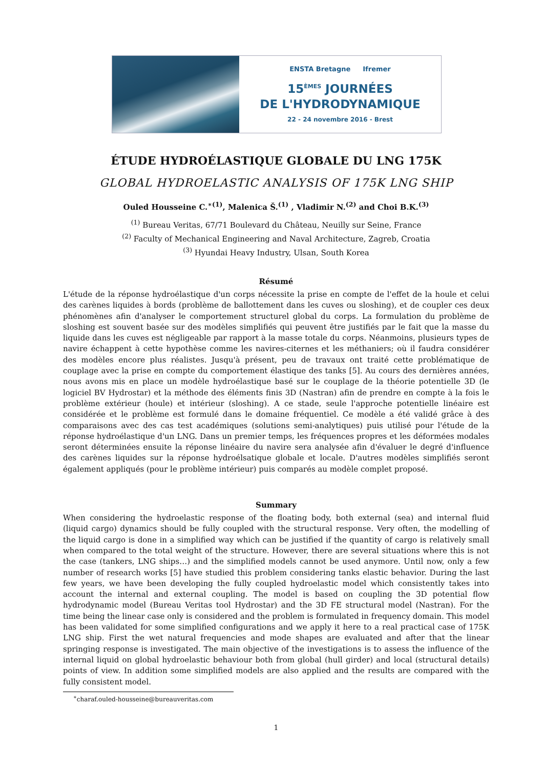ENSTA Bretagne Ifremer
15<sup>ÈMES</sup> JOURNÉES
DE L'HYDRODYNAMIQUE
22 - 24 novembre 2016 - Brest
ÉTUDE HYDROÉLASTIQUE GLOBALE DU LNG 175K
GLOBAL HYDROELASTIC ANALYSIS OF 175K LNG SHIP
Ouled Housseine C.<sup>∗(1)</sup>, Malenica Š.<sup>(1)</sup> , Vladimir N.<sup>(2)</sup> and Choi B.K.<sup>(3)</sup>
<sup>(1)</sup> Bureau Veritas, 67/71 Boulevard du Château, Neuilly sur Seine, France
<sup>(2)</sup> Faculty of Mechanical Engineering and Naval Architecture, Zagreb, Croatia
<sup>(3)</sup> Hyundai Heavy Industry, Ulsan, South Korea
Résumé
L'étude de la réponse hydroélastique d'un corps nécessite la prise en compte de l'effet de la houle et celui des carènes liquides à bords (problème de ballottement dans les cuves ou sloshing), et de coupler ces deux phénomènes afin d'analyser le comportement structurel global du corps. La formulation du problème de sloshing est souvent basée sur des modèles simplifiés qui peuvent être justifiés par le fait que la masse du liquide dans les cuves est négligeable par rapport à la masse totale du corps. Néanmoins, plusieurs types de navire échappent à cette hypothèse comme les navires-citernes et les méthaniers; où il faudra considérer des modèles encore plus réalistes. Jusqu'à présent, peu de travaux ont traité cette problématique de couplage avec la prise en compte du comportement élastique des tanks [5]. Au cours des dernières années, nous avons mis en place un modèle hydroélastique basé sur le couplage de la théorie potentielle 3D (le logiciel BV Hydrostar) et la méthode des éléments finis 3D (Nastran) afin de prendre en compte à la fois le problème extérieur (houle) et intérieur (sloshing). A ce stade, seule l'approche potentielle linéaire est considérée et le problème est formulé dans le domaine fréquentiel. Ce modèle a été validé grâce à des comparaisons avec des cas test académiques (solutions semi-analytiques) puis utilisé pour l'étude de la réponse hydroélastique d'un LNG. Dans un premier temps, les fréquences propres et les déformées modales seront déterminées ensuite la réponse linéaire du navire sera analysée afin d'évaluer le degré d'influence des carènes liquides sur la réponse hydroélsatique globale et locale. D'autres modèles simplifiés seront également appliqués (pour le problème intérieur) puis comparés au modèle complet proposé.
Summary
When considering the hydroelastic response of the floating body, both external (sea) and internal fluid (liquid cargo) dynamics should be fully coupled with the structural response. Very often, the modelling of the liquid cargo is done in a simplified way which can be justified if the quantity of cargo is relatively small when compared to the total weight of the structure. However, there are several situations where this is not the case (tankers, LNG ships…) and the simplified models cannot be used anymore. Until now, only a few number of research works [5] have studied this problem considering tanks elastic behavior. During the last few years, we have been developing the fully coupled hydroelastic model which consistently takes into account the internal and external coupling. The model is based on coupling the 3D potential flow hydrodynamic model (Bureau Veritas tool Hydrostar) and the 3D FE structural model (Nastran). For the time being the linear case only is considered and the problem is formulated in frequency domain. This model has been validated for some simplified configurations and we apply it here to a real practical case of 175K LNG ship. First the wet natural frequencies and mode shapes are evaluated and after that the linear springing response is investigated. The main objective of the investigations is to assess the influence of the internal liquid on global hydroelastic behaviour both from global (hull girder) and local (structural details) points of view. In addition some simplified models are also applied and the results are compared with the fully consistent model.
<sup>∗</sup>charaf.ouled-housseine@bureauveritas.com
1